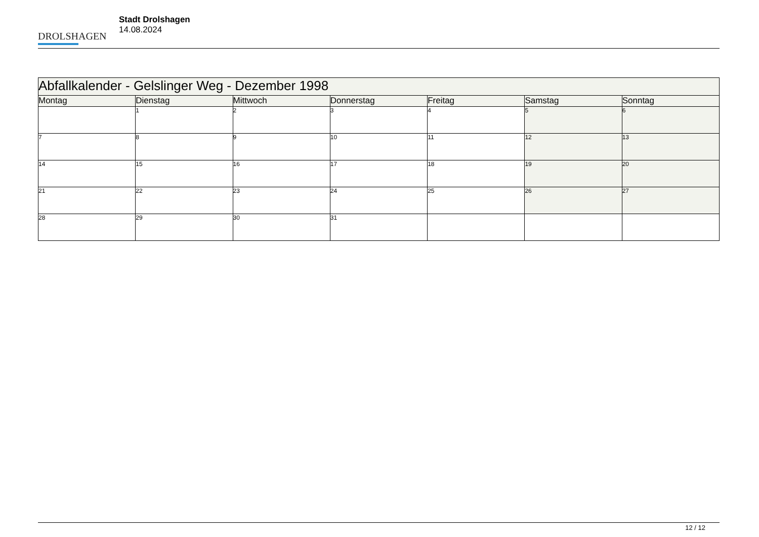DROLSHAGEN
Stadt Drolshagen
14.08.2024
| Abfallkalender - Gelslinger Weg - Dezember 1998 | | | | | | |
| --- | --- | --- | --- | --- | --- | --- |
| Montag | Dienstag | Mittwoch | Donnerstag | Freitag | Samstag | Sonntag |
| | 1 | 2 | 3 | 4 | 5 | 6 |
| 7 | 8 | 9 | 10 | 11 | 12 | 13 |
| 14 | 15 | 16 | 17 | 18 | 19 | 20 |
| 21 | 22 | 23 | 24 | 25 | 26 | 27 |
| 28 | 29 | 30 | 31 | | | |
12 / 12